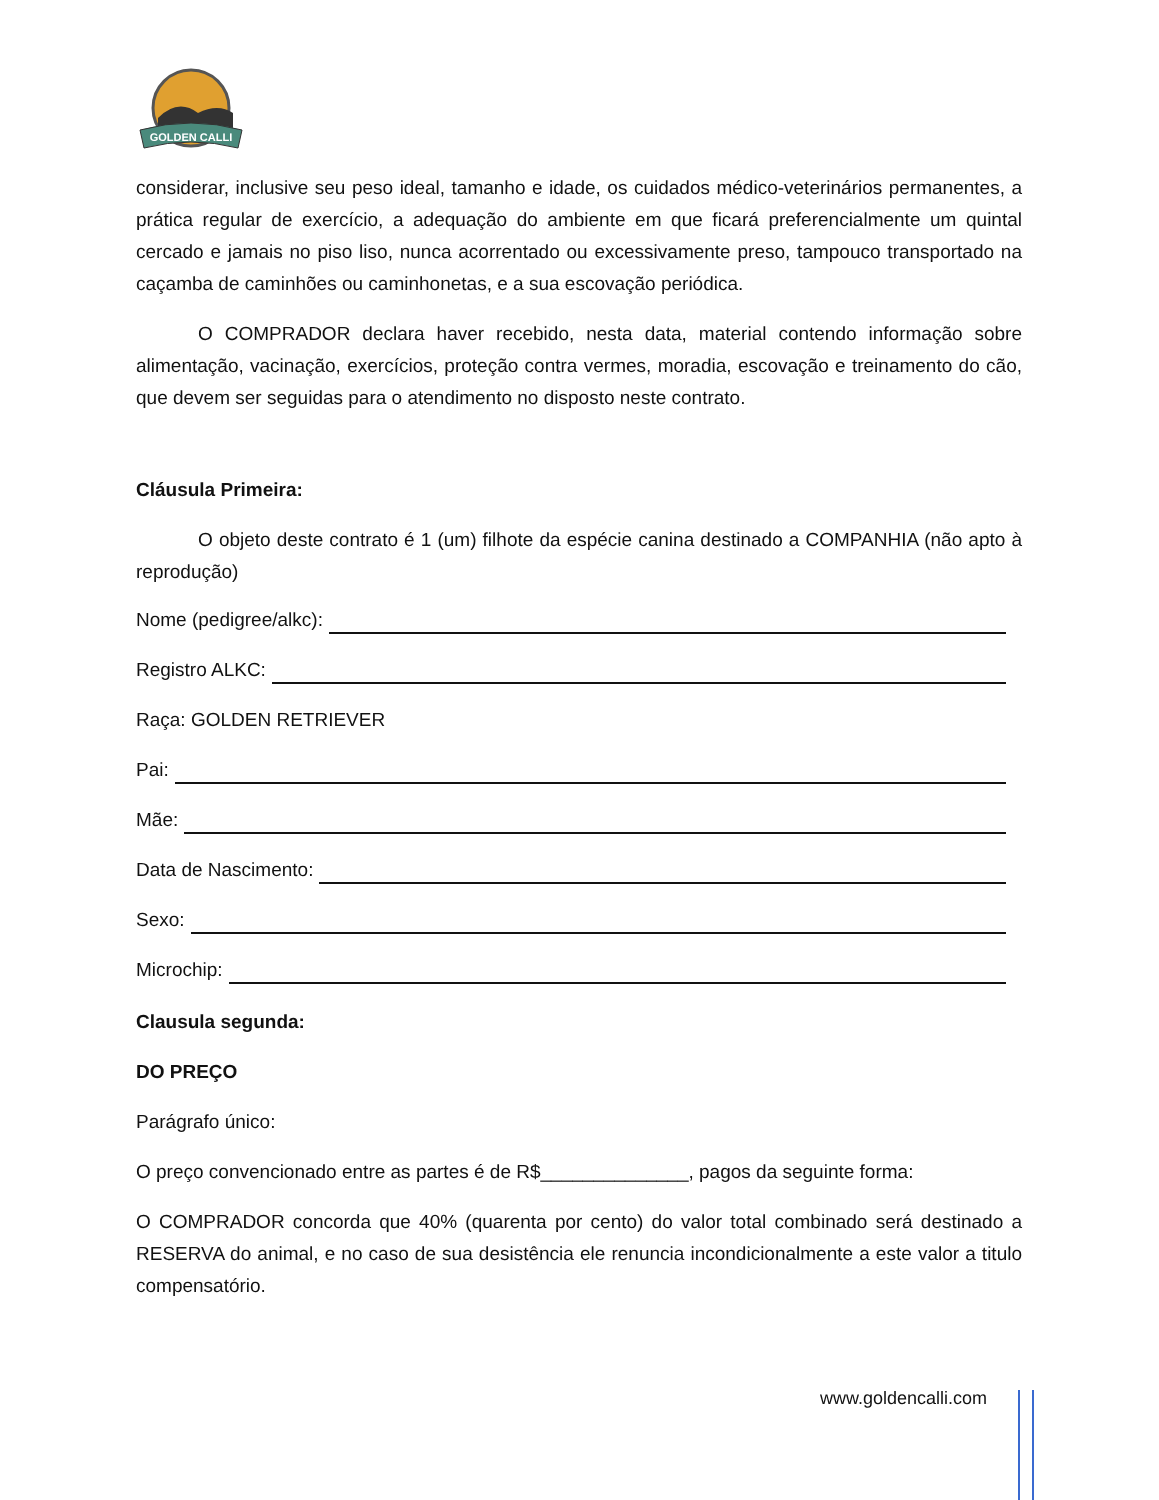GOLDEN CALLI
considerar, inclusive seu peso ideal, tamanho e idade, os cuidados médico-veterinários permanentes, a prática regular de exercício, a adequação do ambiente em que ficará preferencialmente um quintal cercado e jamais no piso liso, nunca acorrentado ou excessivamente preso, tampouco transportado na caçamba de caminhões ou caminhonetas, e a sua escovação periódica.
O COMPRADOR declara haver recebido, nesta data, material contendo informação sobre alimentação, vacinação, exercícios, proteção contra vermes, moradia, escovação e treinamento do cão, que devem ser seguidas para o atendimento no disposto neste contrato.
Cláusula Primeira:
O objeto deste contrato é 1 (um) filhote da espécie canina destinado a COMPANHIA (não apto à reprodução)
Nome (pedigree/alkc):
Registro ALKC:
Raça: GOLDEN RETRIEVER
Pai:
Mãe:
Data de Nascimento:
Sexo:
Microchip:
Clausula segunda:
DO PREÇO
Parágrafo único:
O preço convencionado entre as partes é de R$______________, pagos da seguinte forma:
O COMPRADOR concorda que 40% (quarenta por cento) do valor total combinado será destinado a RESERVA do animal, e no caso de sua desistência ele renuncia incondicionalmente a este valor a titulo compensatório.
www.goldencalli.com